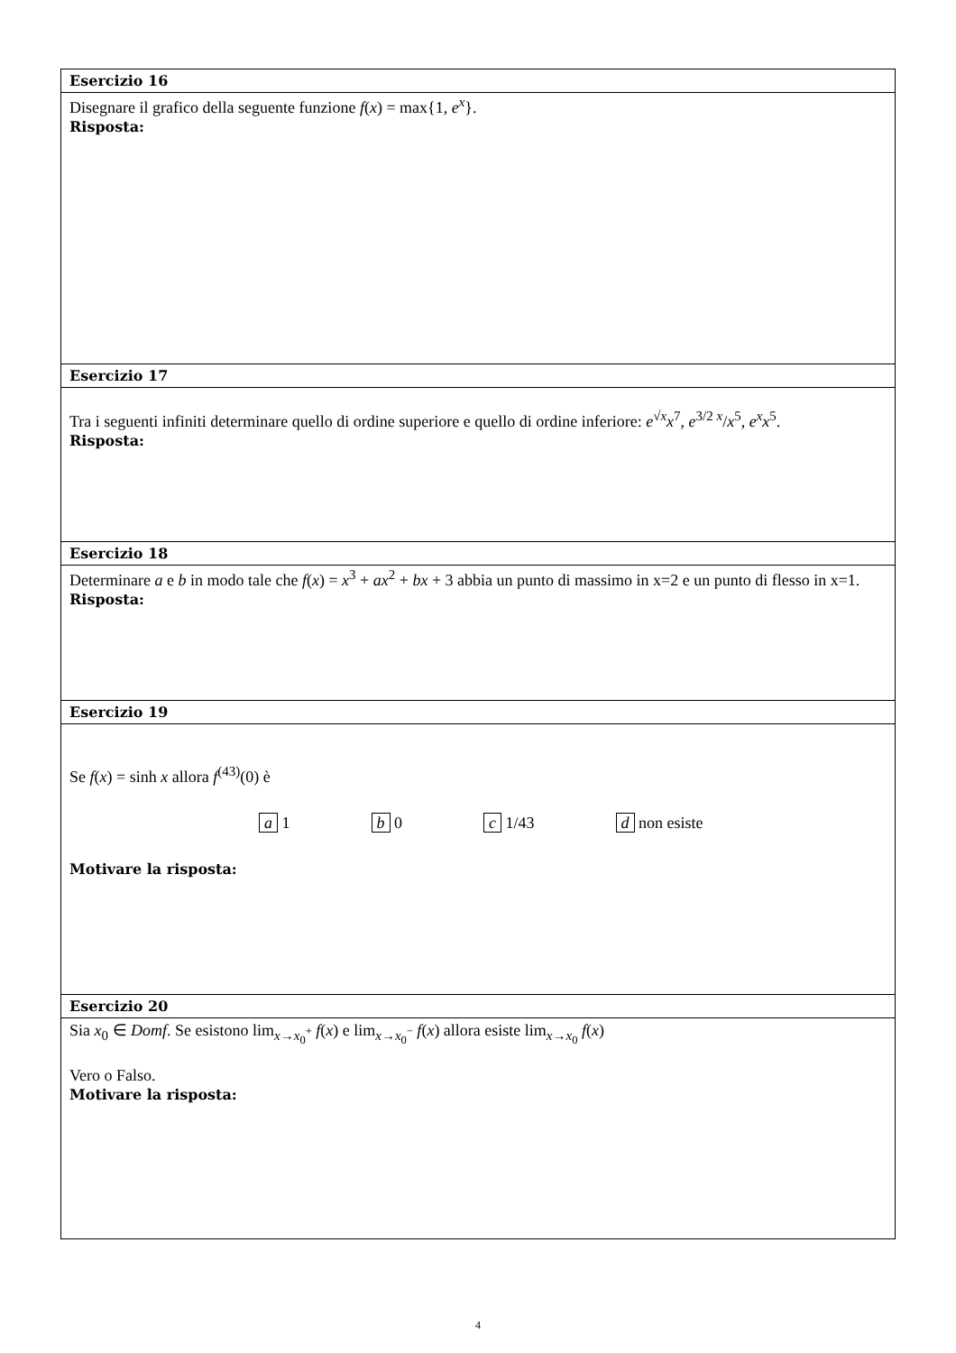| Esercizio 16 |
| --- |
| Disegnare il grafico della seguente funzione f ( x ) = max{1, e<sup>x</sup> }. Risposta: |
| Esercizio 17 |
| Tra i seguenti infiniti determinare quello di ordine superiore e quello di ordine inferiore: e<sup>√x</sup> x<sup>7</sup>, e<sup>3/2 x</sup>/ x<sup>5</sup>, e<sup>x</sup>x<sup>5</sup>. Risposta: |
| Esercizio 18 |
| Determinare a e b in modo tale che f ( x ) = x<sup>3</sup> + ax<sup>2</sup> + bx + 3 abbia un punto di massimo in x=2 e un punto di flesso in x=1. Risposta: |
| Esercizio 19 |
| Se f ( x ) = sinh x allora f<sup>(43)</sup>(0) è a 1 b 0 c 1/43 d non esiste Motivare la risposta: |
| Esercizio 20 |
| Sia x<sub>0</sub> ∈ Domf . Se esistono lim<sub>x→x<sub>0</sub><sup>+</sup></sub> f ( x ) e lim<sub>x→x<sub>0</sub><sup>−</sup></sub> f ( x ) allora esiste lim<sub>x→x<sub>0</sub></sub> f ( x ) Vero o Falso. Motivare la risposta: |
4